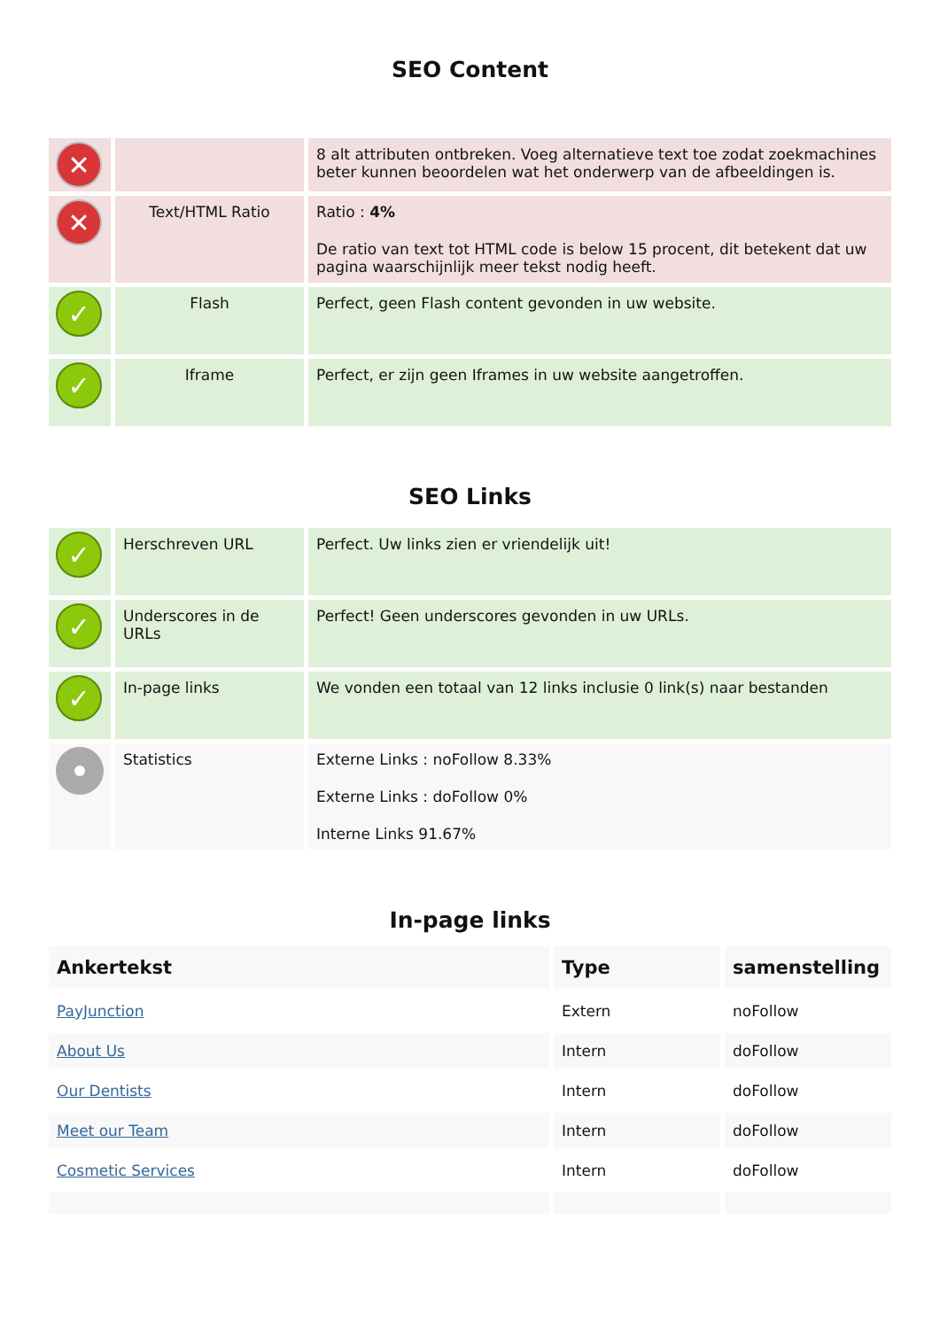SEO Content
| ✕ | | 8 alt attributen ontbreken. Voeg alternatieve text toe zodat zoekmachines beter kunnen beoordelen wat het onderwerp van de afbeeldingen is. |
| ✕ | Text/HTML Ratio | Ratio : 4% De ratio van text tot HTML code is below 15 procent, dit betekent dat uw pagina waarschijnlijk meer tekst nodig heeft. |
| ✓ | Flash | Perfect, geen Flash content gevonden in uw website. |
| ✓ | Iframe | Perfect, er zijn geen Iframes in uw website aangetroffen. |
SEO Links
| ✓ | Herschreven URL | Perfect. Uw links zien er vriendelijk uit! |
| ✓ | Underscores in de URLs | Perfect! Geen underscores gevonden in uw URLs. |
| ✓ | In-page links | We vonden een totaal van 12 links inclusie 0 link(s) naar bestanden |
| | Statistics | Externe Links : noFollow 8.33% Externe Links : doFollow 0% Interne Links 91.67% |
In-page links
| Ankertekst | Type | samenstelling |
| --- | --- | --- |
| PayJunction | Extern | noFollow |
| About Us | Intern | doFollow |
| Our Dentists | Intern | doFollow |
| Meet our Team | Intern | doFollow |
| Cosmetic Services | Intern | doFollow |